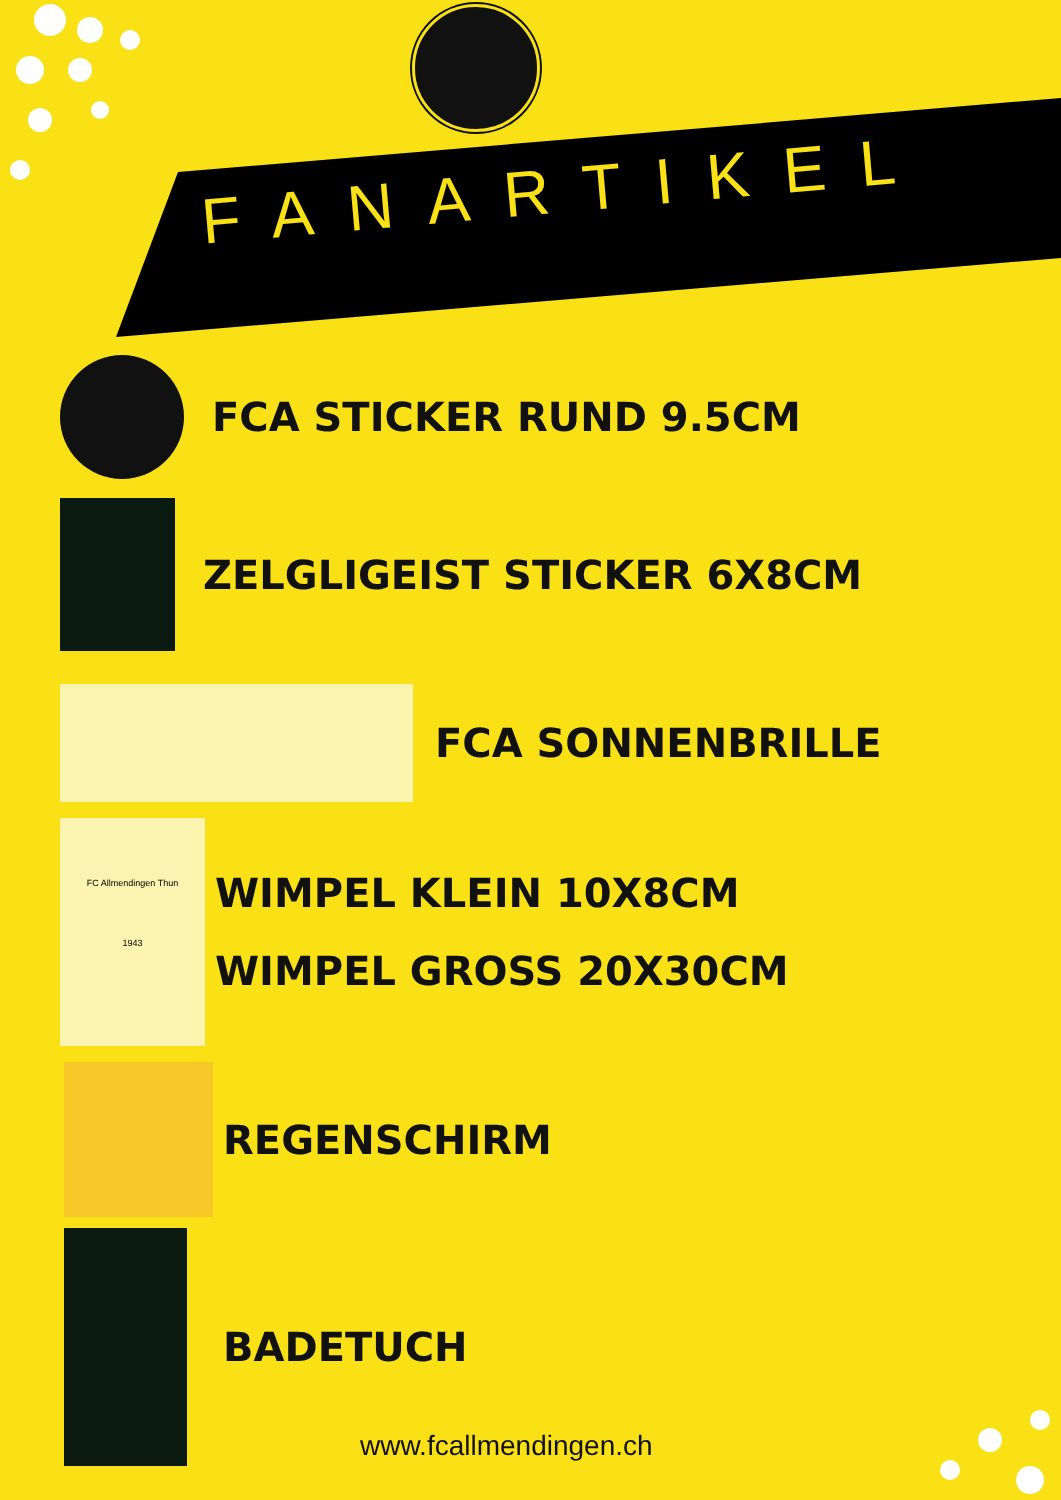FANARTIKEL
FCA STICKER RUND 9.5CM
ZELGLIGEIST STICKER 6X8CM
FCA SONNENBRILLE
FC Allmendingen Thun
1943
WIMPEL KLEIN 10X8CM
WIMPEL GROSS 20X30CM
REGENSCHIRM
BADETUCH
www.fcallmendingen.ch